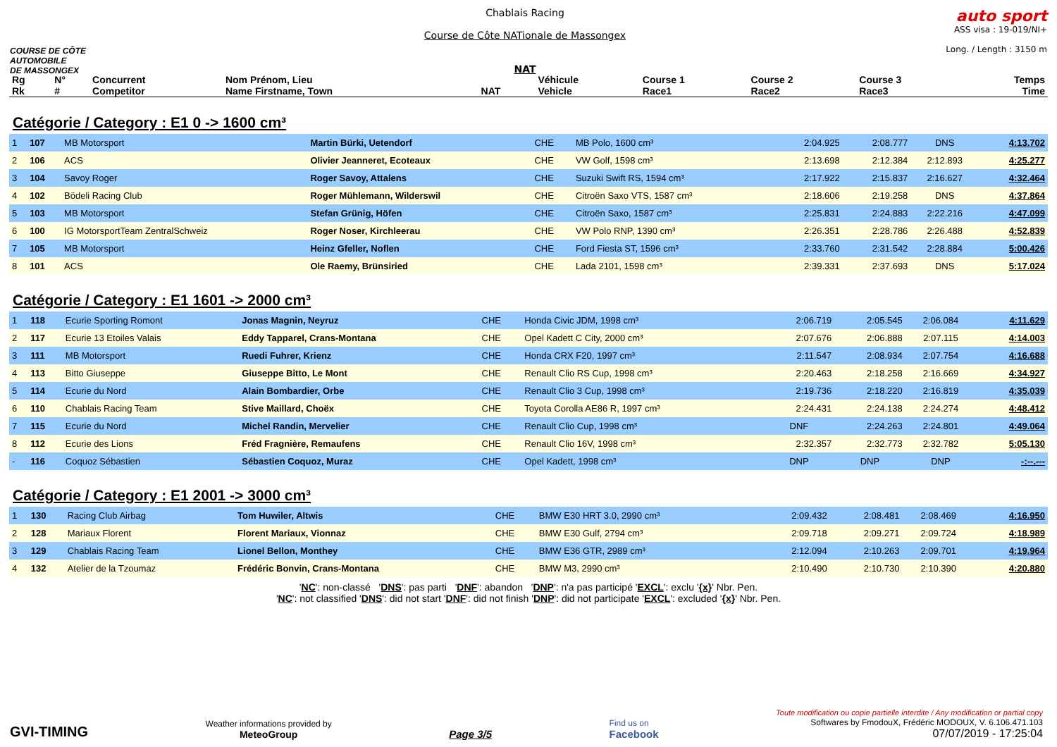COURSE DE CÔTE
AUTOMOBILE
DE MASSONGEX
Chablais Racing
Course de Côte NATionale de Massongex
NAT
auto sport
ASS visa : 19-019/NI+
Long. / Length : 3150 m
| Rg Rk | N° # | Concurrent Competitor | Nom Prénom, Lieu Name Firstname, Town | NAT | Véhicule Vehicle | Course 1 Race1 | Course 2 Race2 | Course 3 Race3 | Temps Time |
| --- | --- | --- | --- | --- | --- | --- | --- | --- | --- |
Catégorie / Category : E1 0 -> 1600 cm³
| 1 | 107 | MB Motorsport | Martin Bürki, Uetendorf | CHE | MB Polo, 1600 cm³ | 2:04.925 | 2:08.777 | DNS | 4:13.702 |
| 2 | 106 | ACS | Olivier Jeanneret, Ecoteaux | CHE | VW Golf, 1598 cm³ | 2:13.698 | 2:12.384 | 2:12.893 | 4:25.277 |
| 3 | 104 | Savoy Roger | Roger Savoy, Attalens | CHE | Suzuki Swift RS, 1594 cm³ | 2:17.922 | 2:15.837 | 2:16.627 | 4:32.464 |
| 4 | 102 | Bödeli Racing Club | Roger Mühlemann, Wilderswil | CHE | Citroën Saxo VTS, 1587 cm³ | 2:18.606 | 2:19.258 | DNS | 4:37.864 |
| 5 | 103 | MB Motorsport | Stefan Grünig, Höfen | CHE | Citroën Saxo, 1587 cm³ | 2:25.831 | 2:24.883 | 2:22.216 | 4:47.099 |
| 6 | 100 | IG MotorsportTeam ZentralSchweiz | Roger Noser, Kirchleerau | CHE | VW Polo RNP, 1390 cm³ | 2:26.351 | 2:28.786 | 2:26.488 | 4:52.839 |
| 7 | 105 | MB Motorsport | Heinz Gfeller, Noflen | CHE | Ford Fiesta ST, 1596 cm³ | 2:33.760 | 2:31.542 | 2:28.884 | 5:00.426 |
| 8 | 101 | ACS | Ole Raemy, Brünsiried | CHE | Lada 2101, 1598 cm³ | 2:39.331 | 2:37.693 | DNS | 5:17.024 |
Catégorie / Category : E1 1601 -> 2000 cm³
| 1 | 118 | Ecurie Sporting Romont | Jonas Magnin, Neyruz | CHE | Honda Civic JDM, 1998 cm³ | 2:06.719 | 2:05.545 | 2:06.084 | 4:11.629 |
| 2 | 117 | Ecurie 13 Etoiles Valais | Eddy Tapparel, Crans-Montana | CHE | Opel Kadett C City, 2000 cm³ | 2:07.676 | 2:06.888 | 2:07.115 | 4:14.003 |
| 3 | 111 | MB Motorsport | Ruedi Fuhrer, Krienz | CHE | Honda CRX F20, 1997 cm³ | 2:11.547 | 2:08.934 | 2:07.754 | 4:16.688 |
| 4 | 113 | Bitto Giuseppe | Giuseppe Bitto, Le Mont | CHE | Renault Clio RS Cup, 1998 cm³ | 2:20.463 | 2:18.258 | 2:16.669 | 4:34.927 |
| 5 | 114 | Ecurie du Nord | Alain Bombardier, Orbe | CHE | Renault Clio 3 Cup, 1998 cm³ | 2:19.736 | 2:18.220 | 2:16.819 | 4:35.039 |
| 6 | 110 | Chablais Racing Team | Stive Maillard, Choëx | CHE | Toyota Corolla AE86 R, 1997 cm³ | 2:24.431 | 2:24.138 | 2:24.274 | 4:48.412 |
| 7 | 115 | Ecurie du Nord | Michel Randin, Mervelier | CHE | Renault Clio Cup, 1998 cm³ | DNF | 2:24.263 | 2:24.801 | 4:49.064 |
| 8 | 112 | Ecurie des Lions | Fréd Fragnière, Remaufens | CHE | Renault Clio 16V, 1998 cm³ | 2:32.357 | 2:32.773 | 2:32.782 | 5:05.130 |
| - | 116 | Coquoz Sébastien | Sébastien Coquoz, Muraz | CHE | Opel Kadett, 1998 cm³ | DNP | DNP | DNP | -:--.--- |
Catégorie / Category : E1 2001 -> 3000 cm³
| 1 | 130 | Racing Club Airbag | Tom Huwiler, Altwis | CHE | BMW E30 HRT 3.0, 2990 cm³ | 2:09.432 | 2:08.481 | 2:08.469 | 4:16.950 |
| 2 | 128 | Mariaux Florent | Florent Mariaux, Vionnaz | CHE | BMW E30 Gulf, 2794 cm³ | 2:09.718 | 2:09.271 | 2:09.724 | 4:18.989 |
| 3 | 129 | Chablais Racing Team | Lionel Bellon, Monthey | CHE | BMW E36 GTR, 2989 cm³ | 2:12.094 | 2:10.263 | 2:09.701 | 4:19.964 |
| 4 | 132 | Atelier de la Tzoumaz | Frédéric Bonvin, Crans-Montana | CHE | BMW M3, 2990 cm³ | 2:10.490 | 2:10.730 | 2:10.390 | 4:20.880 |
'NC': non-classé 'DNS': pas parti 'DNF': abandon 'DNP': n'a pas participé 'EXCL': exclu '{x}' Nbr. Pen.
'NC': not classified 'DNS': did not start 'DNF': did not finish 'DNP': did not participate 'EXCL': excluded '{x}' Nbr. Pen.
GVI-TIMING
Weather informations provided by
MeteoGroup
Page 3/5
Find us on
Facebook
Toute modification ou copie partielle interdite / Any modification or partial copy
Softwares by FmodouX, Frédéric MODOUX, V. 6.106.471.103
07/07/2019 - 17:25:04